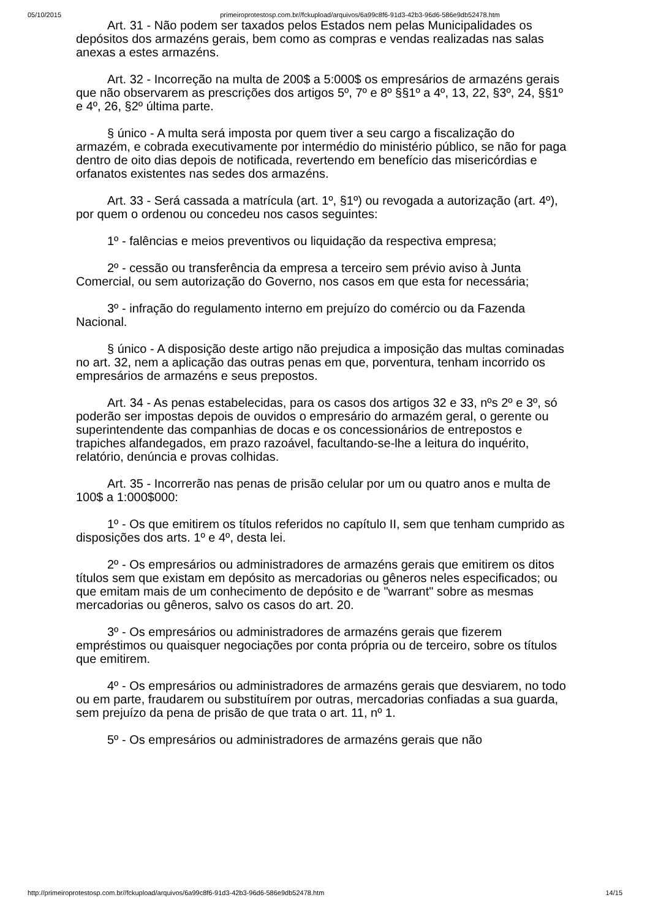05/10/2015 primeiroprotestosp.com.br//fckupload/arquivos/6a99c8f6-91d3-42b3-96d6-586e9db52478.htm
Art. 31 - Não podem ser taxados pelos Estados nem pelas Municipalidades os depósitos dos armazéns gerais, bem como as compras e vendas realizadas nas salas anexas a estes armazéns.
Art. 32 - Incorreção na multa de 200$ a 5:000$ os empresários de armazéns gerais que não observarem as prescrições dos artigos 5º, 7º e 8º §§1º a 4º, 13, 22, §3º, 24, §§1º e 4º, 26, §2º última parte.
§ único - A multa será imposta por quem tiver a seu cargo a fiscalização do armazém, e cobrada executivamente por intermédio do ministério público, se não for paga dentro de oito dias depois de notificada, revertendo em benefício das misericórdias e orfanatos existentes nas sedes dos armazéns.
Art. 33 - Será cassada a matrícula (art. 1º, §1º) ou revogada a autorização (art. 4º), por quem o ordenou ou concedeu nos casos seguintes:
1º - falências e meios preventivos ou liquidação da respectiva empresa;
2º - cessão ou transferência da empresa a terceiro sem prévio aviso à Junta Comercial, ou sem autorização do Governo, nos casos em que esta for necessária;
3º - infração do regulamento interno em prejuízo do comércio ou da Fazenda Nacional.
§ único - A disposição deste artigo não prejudica a imposição das multas cominadas no art. 32, nem a aplicação das outras penas em que, porventura, tenham incorrido os empresários de armazéns e seus prepostos.
Art. 34 - As penas estabelecidas, para os casos dos artigos 32 e 33, nºs 2º e 3º, só poderão ser impostas depois de ouvidos o empresário do armazém geral, o gerente ou superintendente das companhias de docas e os concessionários de entrepostos e trapiches alfandegados, em prazo razoável, facultando-se-lhe a leitura do inquérito, relatório, denúncia e provas colhidas.
Art. 35 - Incorrerão nas penas de prisão celular por um ou quatro anos e multa de 100$ a 1:000$000:
1º - Os que emitirem os títulos referidos no capítulo II, sem que tenham cumprido as disposições dos arts. 1º e 4º, desta lei.
2º - Os empresários ou administradores de armazéns gerais que emitirem os ditos títulos sem que existam em depósito as mercadorias ou gêneros neles especificados; ou que emitam mais de um conhecimento de depósito e de "warrant" sobre as mesmas mercadorias ou gêneros, salvo os casos do art. 20.
3º - Os empresários ou administradores de armazéns gerais que fizerem empréstimos ou quaisquer negociações por conta própria ou de terceiro, sobre os títulos que emitirem.
4º - Os empresários ou administradores de armazéns gerais que desviarem, no todo ou em parte, fraudarem ou substituírem por outras, mercadorias confiadas a sua guarda, sem prejuízo da pena de prisão de que trata o art. 11, nº 1.
5º - Os empresários ou administradores de armazéns gerais que não
http://primeiroprotestosp.com.br//fckupload/arquivos/6a99c8f6-91d3-42b3-96d6-586e9db52478.htm 14/15